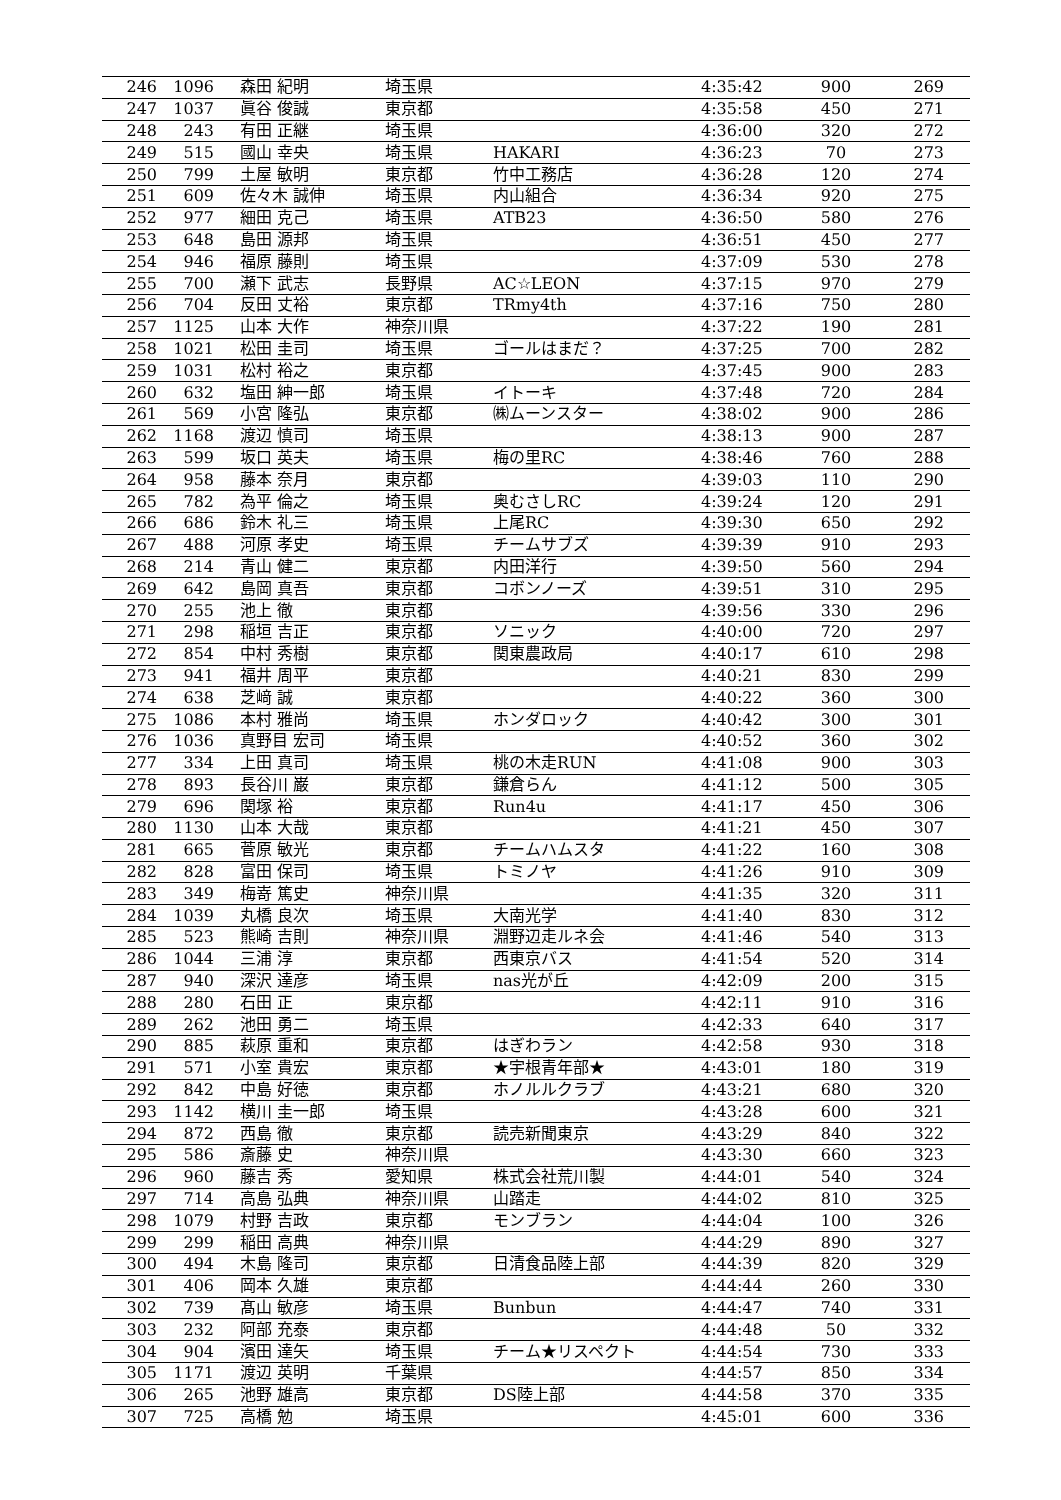| 246 | 1096 | 森田 紀明 | 埼玉県 | | 4:35:42 | 900 | 269 |
| 247 | 1037 | 眞谷 俊誠 | 東京都 | | 4:35:58 | 450 | 271 |
| 248 | 243 | 有田 正継 | 埼玉県 | | 4:36:00 | 320 | 272 |
| 249 | 515 | 國山 幸央 | 埼玉県 | HAKARI | 4:36:23 | 70 | 273 |
| 250 | 799 | 土屋 敏明 | 東京都 | 竹中工務店 | 4:36:28 | 120 | 274 |
| 251 | 609 | 佐々木 誠伸 | 埼玉県 | 内山組合 | 4:36:34 | 920 | 275 |
| 252 | 977 | 細田 克己 | 埼玉県 | ATB23 | 4:36:50 | 580 | 276 |
| 253 | 648 | 島田 源邦 | 埼玉県 | | 4:36:51 | 450 | 277 |
| 254 | 946 | 福原 藤則 | 埼玉県 | | 4:37:09 | 530 | 278 |
| 255 | 700 | 瀬下 武志 | 長野県 | AC☆LEON | 4:37:15 | 970 | 279 |
| 256 | 704 | 反田 丈裕 | 東京都 | TRmy4th | 4:37:16 | 750 | 280 |
| 257 | 1125 | 山本 大作 | 神奈川県 | | 4:37:22 | 190 | 281 |
| 258 | 1021 | 松田 圭司 | 埼玉県 | ゴールはまだ？ | 4:37:25 | 700 | 282 |
| 259 | 1031 | 松村 裕之 | 東京都 | | 4:37:45 | 900 | 283 |
| 260 | 632 | 塩田 紳一郎 | 埼玉県 | イトーキ | 4:37:48 | 720 | 284 |
| 261 | 569 | 小宮 隆弘 | 東京都 | ㈱ムーンスター | 4:38:02 | 900 | 286 |
| 262 | 1168 | 渡辺 慎司 | 埼玉県 | | 4:38:13 | 900 | 287 |
| 263 | 599 | 坂口 英夫 | 埼玉県 | 梅の里RC | 4:38:46 | 760 | 288 |
| 264 | 958 | 藤本 奈月 | 東京都 | | 4:39:03 | 110 | 290 |
| 265 | 782 | 為平 倫之 | 埼玉県 | 奥むさしRC | 4:39:24 | 120 | 291 |
| 266 | 686 | 鈴木 礼三 | 埼玉県 | 上尾RC | 4:39:30 | 650 | 292 |
| 267 | 488 | 河原 孝史 | 埼玉県 | チームサブズ | 4:39:39 | 910 | 293 |
| 268 | 214 | 青山 健二 | 東京都 | 内田洋行 | 4:39:50 | 560 | 294 |
| 269 | 642 | 島岡 真吾 | 東京都 | コボンノーズ | 4:39:51 | 310 | 295 |
| 270 | 255 | 池上 徹 | 東京都 | | 4:39:56 | 330 | 296 |
| 271 | 298 | 稲垣 吉正 | 東京都 | ソニック | 4:40:00 | 720 | 297 |
| 272 | 854 | 中村 秀樹 | 東京都 | 関東農政局 | 4:40:17 | 610 | 298 |
| 273 | 941 | 福井 周平 | 東京都 | | 4:40:21 | 830 | 299 |
| 274 | 638 | 芝﨑 誠 | 東京都 | | 4:40:22 | 360 | 300 |
| 275 | 1086 | 本村 雅尚 | 埼玉県 | ホンダロック | 4:40:42 | 300 | 301 |
| 276 | 1036 | 真野目 宏司 | 埼玉県 | | 4:40:52 | 360 | 302 |
| 277 | 334 | 上田 真司 | 埼玉県 | 桃の木走RUN | 4:41:08 | 900 | 303 |
| 278 | 893 | 長谷川 巌 | 東京都 | 鎌倉らん | 4:41:12 | 500 | 305 |
| 279 | 696 | 関塚 裕 | 東京都 | Run4u | 4:41:17 | 450 | 306 |
| 280 | 1130 | 山本 大哉 | 東京都 | | 4:41:21 | 450 | 307 |
| 281 | 665 | 菅原 敏光 | 東京都 | チームハムスタ | 4:41:22 | 160 | 308 |
| 282 | 828 | 富田 保司 | 埼玉県 | トミノヤ | 4:41:26 | 910 | 309 |
| 283 | 349 | 梅嵜 篤史 | 神奈川県 | | 4:41:35 | 320 | 311 |
| 284 | 1039 | 丸橋 良次 | 埼玉県 | 大南光学 | 4:41:40 | 830 | 312 |
| 285 | 523 | 熊崎 吉則 | 神奈川県 | 淵野辺走ルネ会 | 4:41:46 | 540 | 313 |
| 286 | 1044 | 三浦 淳 | 東京都 | 西東京バス | 4:41:54 | 520 | 314 |
| 287 | 940 | 深沢 達彦 | 埼玉県 | nas光が丘 | 4:42:09 | 200 | 315 |
| 288 | 280 | 石田 正 | 東京都 | | 4:42:11 | 910 | 316 |
| 289 | 262 | 池田 勇二 | 埼玉県 | | 4:42:33 | 640 | 317 |
| 290 | 885 | 萩原 重和 | 東京都 | はぎわラン | 4:42:58 | 930 | 318 |
| 291 | 571 | 小室 貴宏 | 東京都 | ★宇根青年部★ | 4:43:01 | 180 | 319 |
| 292 | 842 | 中島 好徳 | 東京都 | ホノルルクラブ | 4:43:21 | 680 | 320 |
| 293 | 1142 | 横川 圭一郎 | 埼玉県 | | 4:43:28 | 600 | 321 |
| 294 | 872 | 西島 徹 | 東京都 | 読売新聞東京 | 4:43:29 | 840 | 322 |
| 295 | 586 | 斎藤 史 | 神奈川県 | | 4:43:30 | 660 | 323 |
| 296 | 960 | 藤吉 秀 | 愛知県 | 株式会社荒川製 | 4:44:01 | 540 | 324 |
| 297 | 714 | 高島 弘典 | 神奈川県 | 山踏走 | 4:44:02 | 810 | 325 |
| 298 | 1079 | 村野 吉政 | 東京都 | モンブラン | 4:44:04 | 100 | 326 |
| 299 | 299 | 稲田 高典 | 神奈川県 | | 4:44:29 | 890 | 327 |
| 300 | 494 | 木島 隆司 | 東京都 | 日清食品陸上部 | 4:44:39 | 820 | 329 |
| 301 | 406 | 岡本 久雄 | 東京都 | | 4:44:44 | 260 | 330 |
| 302 | 739 | 髙山 敏彦 | 埼玉県 | Bunbun | 4:44:47 | 740 | 331 |
| 303 | 232 | 阿部 充泰 | 東京都 | | 4:44:48 | 50 | 332 |
| 304 | 904 | 濱田 達矢 | 埼玉県 | チーム★リスペクト | 4:44:54 | 730 | 333 |
| 305 | 1171 | 渡辺 英明 | 千葉県 | | 4:44:57 | 850 | 334 |
| 306 | 265 | 池野 雄高 | 東京都 | DS陸上部 | 4:44:58 | 370 | 335 |
| 307 | 725 | 高橋 勉 | 埼玉県 | | 4:45:01 | 600 | 336 |